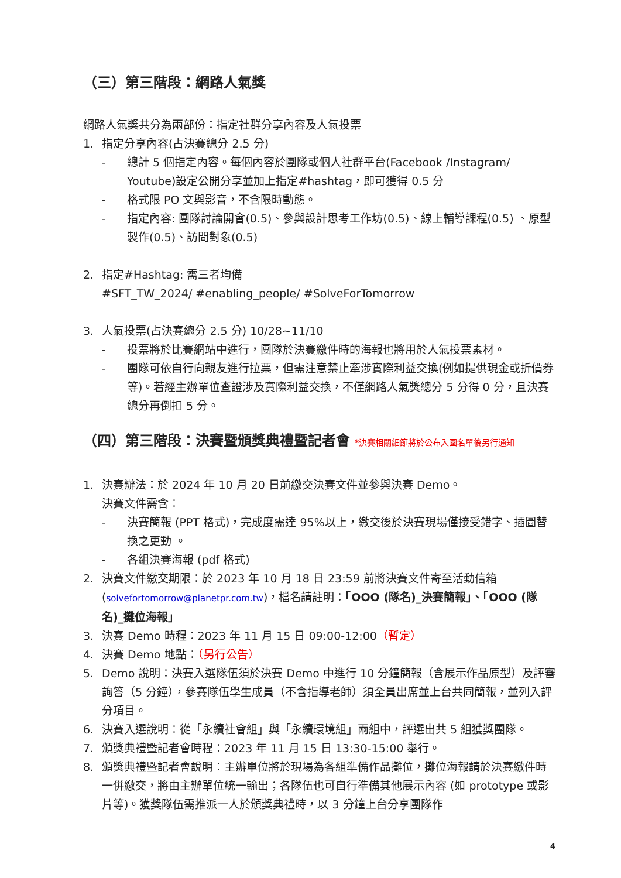（三）第三階段：網路人氣獎
網路人氣獎共分為兩部份：指定社群分享內容及人氣投票
1. 指定分享內容(占決賽總分 2.5 分)
- 總計 5 個指定內容。每個內容於團隊或個人社群平台(Facebook /Instagram/ Youtube)設定公開分享並加上指定#hashtag，即可獲得 0.5 分
- 格式限 PO 文與影音，不含限時動態。
- 指定內容: 團隊討論開會(0.5)、參與設計思考工作坊(0.5)、線上輔導課程(0.5) 、原型製作(0.5)、訪問對象(0.5)
2. 指定#Hashtag: 需三者均備
#SFT_TW_2024/ #enabling_people/ #SolveForTomorrow
3. 人氣投票(占決賽總分 2.5 分) 10/28~11/10
- 投票將於比賽網站中進行，團隊於決賽繳件時的海報也將用於人氣投票素材。
- 團隊可依自行向親友進行拉票，但需注意禁止牽涉實際利益交換(例如提供現金或折價券等)。若經主辦單位查證涉及實際利益交換，不僅網路人氣獎總分 5 分得 0 分，且決賽總分再倒扣 5 分。
（四）第三階段：決賽暨頒獎典禮暨記者會 *決賽相關細節將於公布入圍名單後另行通知
1. 決賽辦法：於 2024 年 10 月 20 日前繳交決賽文件並參與決賽 Demo。
決賽文件需含：
- 決賽簡報 (PPT 格式)，完成度需達 95%以上，繳交後於決賽現場僅接受錯字、插圖替換之更動 。
- 各組決賽海報 (pdf 格式)
2. 決賽文件繳交期限：於 2023 年 10 月 18 日 23:59 前將決賽文件寄至活動信箱 (solvefortomorrow@planetpr.com.tw)，檔名請註明：「OOO (隊名)_決賽簡報」、「OOO (隊名)_攤位海報」
3. 決賽 Demo 時程：2023 年 11 月 15 日 09:00-12:00（暫定）
4. 決賽 Demo 地點：（另行公告）
5. Demo 說明：決賽入選隊伍須於決賽 Demo 中進行 10 分鐘簡報（含展示作品原型）及評審詢答（5 分鐘），參賽隊伍學生成員（不含指導老師）須全員出席並上台共同簡報，並列入評分項目。
6. 決賽入選說明：從「永續社會組」與「永續環境組」兩組中，評選出共 5 組獲獎團隊。
7. 頒獎典禮暨記者會時程：2023 年 11 月 15 日 13:30-15:00 舉行。
8. 頒獎典禮暨記者會說明：主辦單位將於現場為各組準備作品攤位，攤位海報請於決賽繳件時一併繳交，將由主辦單位統一輸出；各隊伍也可自行準備其他展示內容 (如 prototype 或影片等)。獲獎隊伍需推派一人於頒獎典禮時，以 3 分鐘上台分享團隊作
4